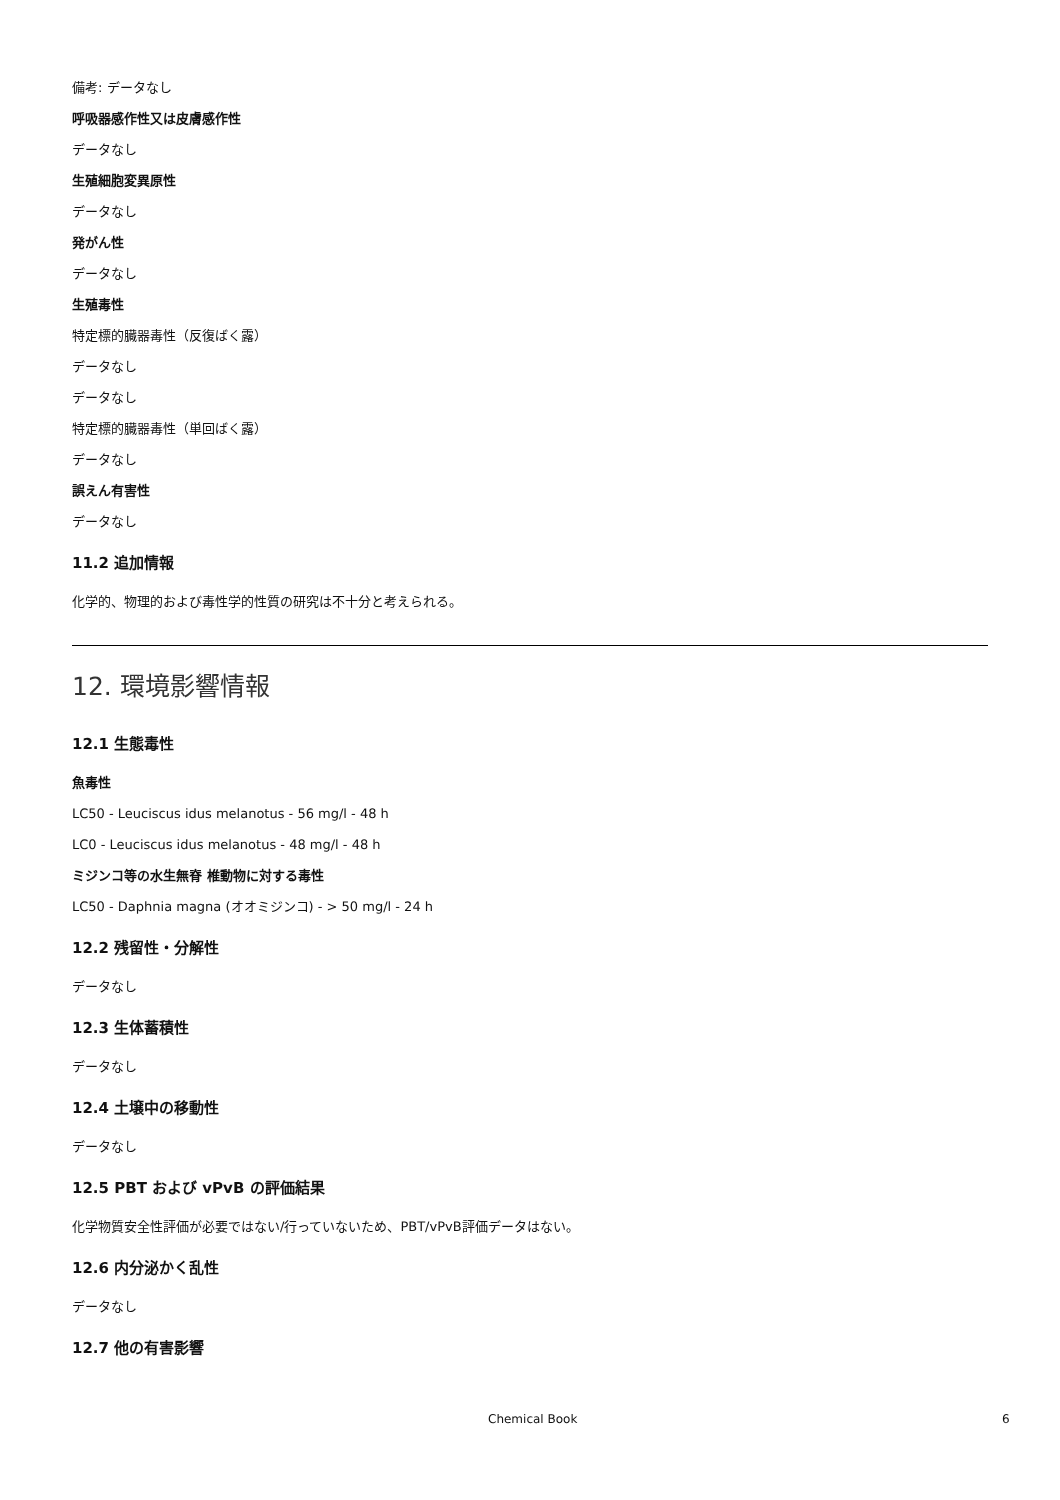備考: データなし
呼吸器感作性又は皮膚感作性
データなし
生殖細胞変異原性
データなし
発がん性
データなし
生殖毒性
特定標的臓器毒性（反復ばく露）
データなし
データなし
特定標的臓器毒性（単回ばく露）
データなし
誤えん有害性
データなし
11.2 追加情報
化学的、物理的および毒性学的性質の研究は不十分と考えられる。
12. 環境影響情報
12.1 生態毒性
魚毒性
LC50 - Leuciscus idus melanotus - 56 mg/l - 48 h
LC0 - Leuciscus idus melanotus - 48 mg/l - 48 h
ミジンコ等の水生無脊 椎動物に対する毒性
LC50 - Daphnia magna (オオミジンコ) - > 50 mg/l - 24 h
12.2 残留性・分解性
データなし
12.3 生体蓄積性
データなし
12.4 土壌中の移動性
データなし
12.5 PBT および vPvB の評価結果
化学物質安全性評価が必要ではない/行っていないため、PBT/vPvB評価データはない。
12.6 内分泌かく乱性
データなし
12.7 他の有害影響
Chemical Book 6